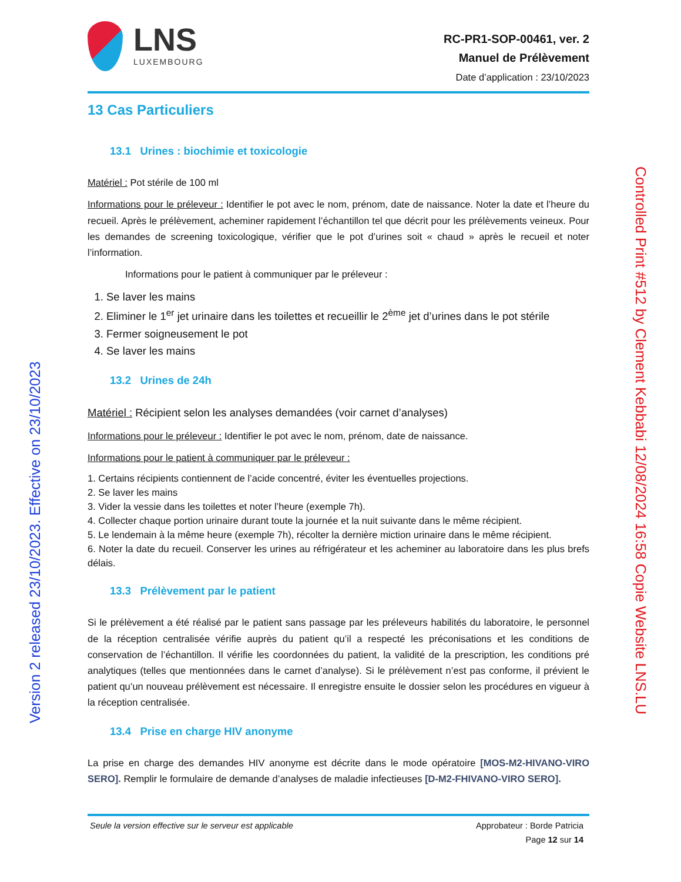LNS
LUXEMBOURG
RC-PR1-SOP-00461, ver. 2
Manuel de Prélèvement
Date d’application : 23/10/2023
13 Cas Particuliers
13.1 Urines : biochimie et toxicologie
Matériel : Pot stérile de 100 ml
Informations pour le préleveur : Identifier le pot avec le nom, prénom, date de naissance. Noter la date et l’heure du recueil. Après le prélèvement, acheminer rapidement l’échantillon tel que décrit pour les prélèvements veineux. Pour les demandes de screening toxicologique, vérifier que le pot d’urines soit « chaud » après le recueil et noter l’information.
Informations pour le patient à communiquer par le préleveur :
1. Se laver les mains
2. Eliminer le 1<sup>er</sup> jet urinaire dans les toilettes et recueillir le 2<sup>ème</sup> jet d’urines dans le pot stérile
3. Fermer soigneusement le pot
4. Se laver les mains
13.2 Urines de 24h
Matériel : Récipient selon les analyses demandées (voir carnet d’analyses)
Informations pour le préleveur : Identifier le pot avec le nom, prénom, date de naissance.
Informations pour le patient à communiquer par le préleveur :
1. Certains récipients contiennent de l’acide concentré, éviter les éventuelles projections.
2. Se laver les mains
3. Vider la vessie dans les toilettes et noter l’heure (exemple 7h).
4. Collecter chaque portion urinaire durant toute la journée et la nuit suivante dans le même récipient.
5. Le lendemain à la même heure (exemple 7h), récolter la dernière miction urinaire dans le même récipient.
6. Noter la date du recueil. Conserver les urines au réfrigérateur et les acheminer au laboratoire dans les plus brefs délais.
13.3 Prélèvement par le patient
Si le prélèvement a été réalisé par le patient sans passage par les préleveurs habilités du laboratoire, le personnel de la réception centralisée vérifie auprès du patient qu’il a respecté les préconisations et les conditions de conservation de l’échantillon. Il vérifie les coordonnées du patient, la validité de la prescription, les conditions pré analytiques (telles que mentionnées dans le carnet d’analyse). Si le prélèvement n’est pas conforme, il prévient le patient qu’un nouveau prélèvement est nécessaire. Il enregistre ensuite le dossier selon les procédures en vigueur à la réception centralisée.
13.4 Prise en charge HIV anonyme
La prise en charge des demandes HIV anonyme est décrite dans le mode opératoire [MOS-M2-HIVANO-VIRO SERO]. Remplir le formulaire de demande d’analyses de maladie infectieuses [D-M2-FHIVANO-VIRO SERO].
Seule la version effective sur le serveur est applicable
Approbateur : Borde Patricia
Page 12 sur 14
Version 2 released 23/10/2023. Effective on 23/10/2023
Controlled Print #512 by Clement Kebbabi 12/08/2024 16:58 Copie Website LNS.LU